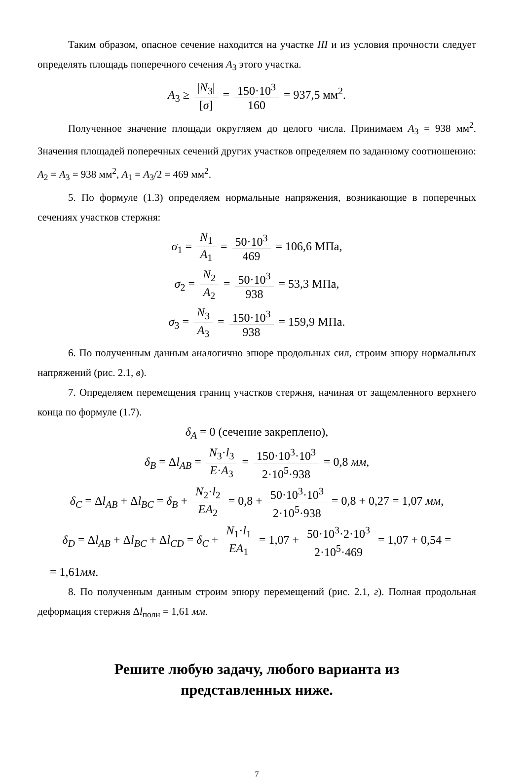Таким образом, опасное сечение находится на участке III и из условия прочности следует определять площадь поперечного сечения A<sub>3</sub> этого участка.
A<sub>3</sub> ≥ |N<sub>3</sub>| [σ] = 150·10<sup>3</sup> 160 = 937,5 мм<sup>2</sup>.
Полученное значение площади округляем до целого числа. Принимаем A<sub>3</sub> = 938 мм<sup>2</sup>. Значения площадей поперечных сечений других участков определяем по заданному соотношению: A<sub>2</sub> = A<sub>3</sub> = 938 мм<sup>2</sup>, A<sub>1</sub> = A<sub>3</sub>/2 = 469 мм<sup>2</sup>.
5. По формуле (1.3) определяем нормальные напряжения, возникающие в поперечных сечениях участков стержня:
σ<sub>1</sub> = N<sub>1</sub> A<sub>1</sub> = 50·10<sup>3</sup> 469 = 106,6 МПа,
σ<sub>2</sub> = N<sub>2</sub> A<sub>2</sub> = 50·10<sup>3</sup> 938 = 53,3 МПа,
σ<sub>3</sub> = N<sub>3</sub> A<sub>3</sub> = 150·10<sup>3</sup> 938 = 159,9 МПа.
6. По полученным данным аналогично эпюре продольных сил, строим эпюру нормальных напряжений (рис. 2.1, в).
7. Определяем перемещения границ участков стержня, начиная от защемленного верхнего конца по формуле (1.7).
δ<sub>A</sub> = 0 (сечение закреплено),
δ<sub>B</sub> = Δl<sub>AB</sub> = N<sub>3</sub>·l<sub>3</sub> E·A<sub>3</sub> = 150·10<sup>3</sup>·10<sup>3</sup> 2·10<sup>5</sup>·938 = 0,8 мм,
δ<sub>C</sub> = Δl<sub>AB</sub> + Δl<sub>BC</sub> = δ<sub>B</sub> + N<sub>2</sub>·l<sub>2</sub> EA<sub>2</sub> = 0,8 + 50·10<sup>3</sup>·10<sup>3</sup> 2·10<sup>5</sup>·938 = 0,8 + 0,27 = 1,07 мм,
δ<sub>D</sub> = Δl<sub>AB</sub> + Δl<sub>BC</sub> + Δl<sub>CD</sub> = δ<sub>C</sub> + N<sub>1</sub>·l<sub>1</sub> EA<sub>1</sub> = 1,07 + 50·10<sup>3</sup>·2·10<sup>3</sup> 2·10<sup>5</sup>·469 = 1,07 + 0,54 =
= 1,61мм.
8. По полученным данным строим эпюру перемещений (рис. 2.1, г). Полная продольная деформация стержня Δl<sub>полн</sub> = 1,61 мм.
Решите любую задачу, любого варианта из
представленных ниже.
7